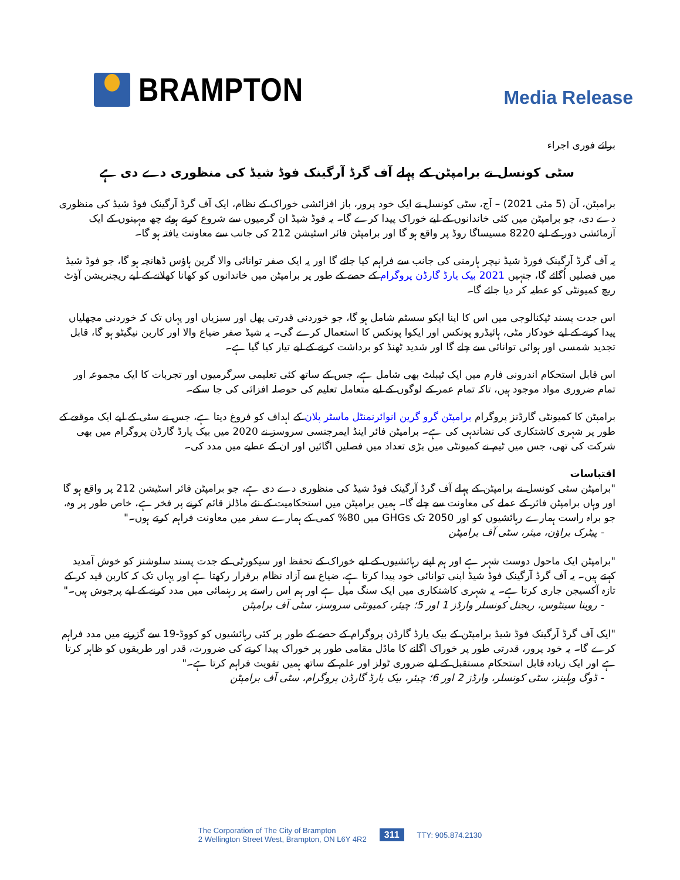BRAMPTON
Media Release
برائے فوری اجراء
سٹی کونسل نے برامپٹن کے پہلے آف گرڈ آرگینک فوڈ شیڈ کی منظوری دے دی ہے
برامپٹن، آن (5 مئی 2021) – آج، سٹی کونسل نے ایک خود پرور، باز افزائشی خوراک کے نظام، ایک آف گرڈ آرگینک فوڈ شیڈ کی منظوری دے دی، جو برامپٹن میں کئی خاندانوں کے لیے خوراک پیدا کرے گا۔ یہ فوڈ شیڈ ان گرمیوں سے شروع کرتے ہوئے چھ مہینوں کے ایک آزمائشی دور کے لیے 8220 مسیساگا روڈ پر واقع ہو گا اور برامپٹن فائر اسٹیشن 212 کی جانب سے معاونت یافتہ ہو گا۔
یہ آف گرڈ آرگینک فورڈ شیڈ نیچر ہارمنی کی جانب سے فراہم کیا جائے گا اور یہ ایک صفر توانائی والا گرین ہاؤس ڈھانچہ ہو گا، جو فوڈ شیڈ میں فصلیں اُگائے گا، جنہیں 2021 بیک یارڈ گارڈن پروگرام کے حصے کے طور پر برامپٹن میں خاندانوں کو کھانا کھلانے کے لیے ریجنریشن آؤٹ ریچ کمیونٹی کو عطیہ کر دیا جائے گا۔
اس جدت پسند ٹیکنالوجی میں اس کا اپنا ایکو سسٹم شامل ہو گا، جو خوردنی قدرتی پھل اور سبزیاں اور یہاں تک کہ خوردنی مچھلیاں پیدا کرنے کے لیے خودکار مٹی، ہائیڈرو پونکس اور ایکوا پونکس کا استعمال کرے گی۔ یہ شیڈ صفر ضیاع والا اور کاربن نیگیٹو ہو گا، قابل تجدید شمسی اور ہوائی توانائی سے چلے گا اور شدید ٹھنڈ کو برداشت کرنے کے لیے تیار کیا گیا ہے۔
اس قابل استحکام اندرونی فارم میں ایک ٹیبلٹ بھی شامل ہے، جس کے ساتھ کئی تعلیمی سرگرمیوں اور تجربات کا ایک مجموعہ اور تمام ضروری مواد موجود ہیں، تاکہ تمام عمر کے لوگوں کے لیے متعامل تعلیم کی حوصلہ افزائی کی جا سکے۔
برامپٹن کا کمیونٹی گارڈنز پروگرام برامپٹن گرو گرین انوائرنمنٹل ماسٹر پلان کے اہداف کو فروغ دیتا ہے، جس نے سٹی کے لیے ایک موقعے کے طور پر شہری کاشتکاری کی نشاندہی کی ہے۔ برامپٹن فائر اینڈ ایمرجنسی سروسز نے 2020 میں بیک یارڈ گارڈن پروگرام میں بھی شرکت کی تھی، جس میں ٹیم نے کمیونٹی میں بڑی تعداد میں فصلیں اگائیں اور ان کے عطیے میں مدد کی۔
اقتباسات
"برامپٹن سٹی کونسل نے برامپٹن کے پہلے آف گرڈ آرگینک فوڈ شیڈ کی منظوری دے دی ہے، جو برامپٹن فائر اسٹیشن 212 پر واقع ہو گا اور وہاں برامپٹن فائر کے عملے کی معاونت سے چلے گا۔ ہمیں برامپٹن میں استحکامیت کے نئے ماڈلز قائم کرنے پر فخر ہے، خاص طور پر وہ، جو براہ راست ہمارے رہائشیوں کو اور 2050 تک GHGs میں 80% کمی کے ہمارے سفر میں معاونت فراہم کرتے ہوں۔"
- پیٹرک براؤن، میئر، سٹی آف برامپٹن
"برامپٹن ایک ماحول دوست شہر ہے اور ہم اپنے رہائشیوں کے لیے خوراک کے تحفظ اور سیکورٹی کے جدت پسند سلوشنز کو خوش آمدید کہتے ہیں۔ یہ آف گرڈ آرگینک فوڈ شیڈ اپنی توانائی خود پیدا کرتا ہے، ضیاع سے آزاد نظام برقرار رکھتا ہے اور یہاں تک کہ کاربن قید کر کے تازہ آکسیجن جاری کرتا ہے۔ یہ شہری کاشتکاری میں ایک سنگ میل ہے اور ہم اس راستے پر رہنمائی میں مدد کرنے کے لیے پرجوش ہیں۔"
- روینا سینٹوس، ریجنل کونسلر وارڈز 1 اور 5؛ چیئر، کمیونٹی سروسز، سٹی آف برامپٹن
"ایک آف گرڈ آرگینک فوڈ شیڈ برامپٹن کے بیک یارڈ گارڈن پروگرام کے حصے کے طور پر کئی رہائشیوں کو کووڈ-19 سے گزرنے میں مدد فراہم کرے گا۔ یہ خود پرور، قدرتی طور پر خوراک اگانے کا ماڈل مقامی طور پر خوراک پیدا کرنے کی ضرورت، قدر اور طریقوں کو ظاہر کرتا ہے اور ایک زیادہ قابل استحکام مستقبل کے لیے ضروری ٹولز اور علم کے ساتھ ہمیں تقویت فراہم کرتا ہے۔"
- ڈوگ وہلینز، سٹی کونسلر، وارڈز 2 اور 6؛ چیئر، بیک یارڈ گارڈن پروگرام، سٹی آف برامپٹن
The Corporation of The City of Brampton
2 Wellington Street West, Brampton, ON L6Y 4R2
311
TTY: 905.874.2130